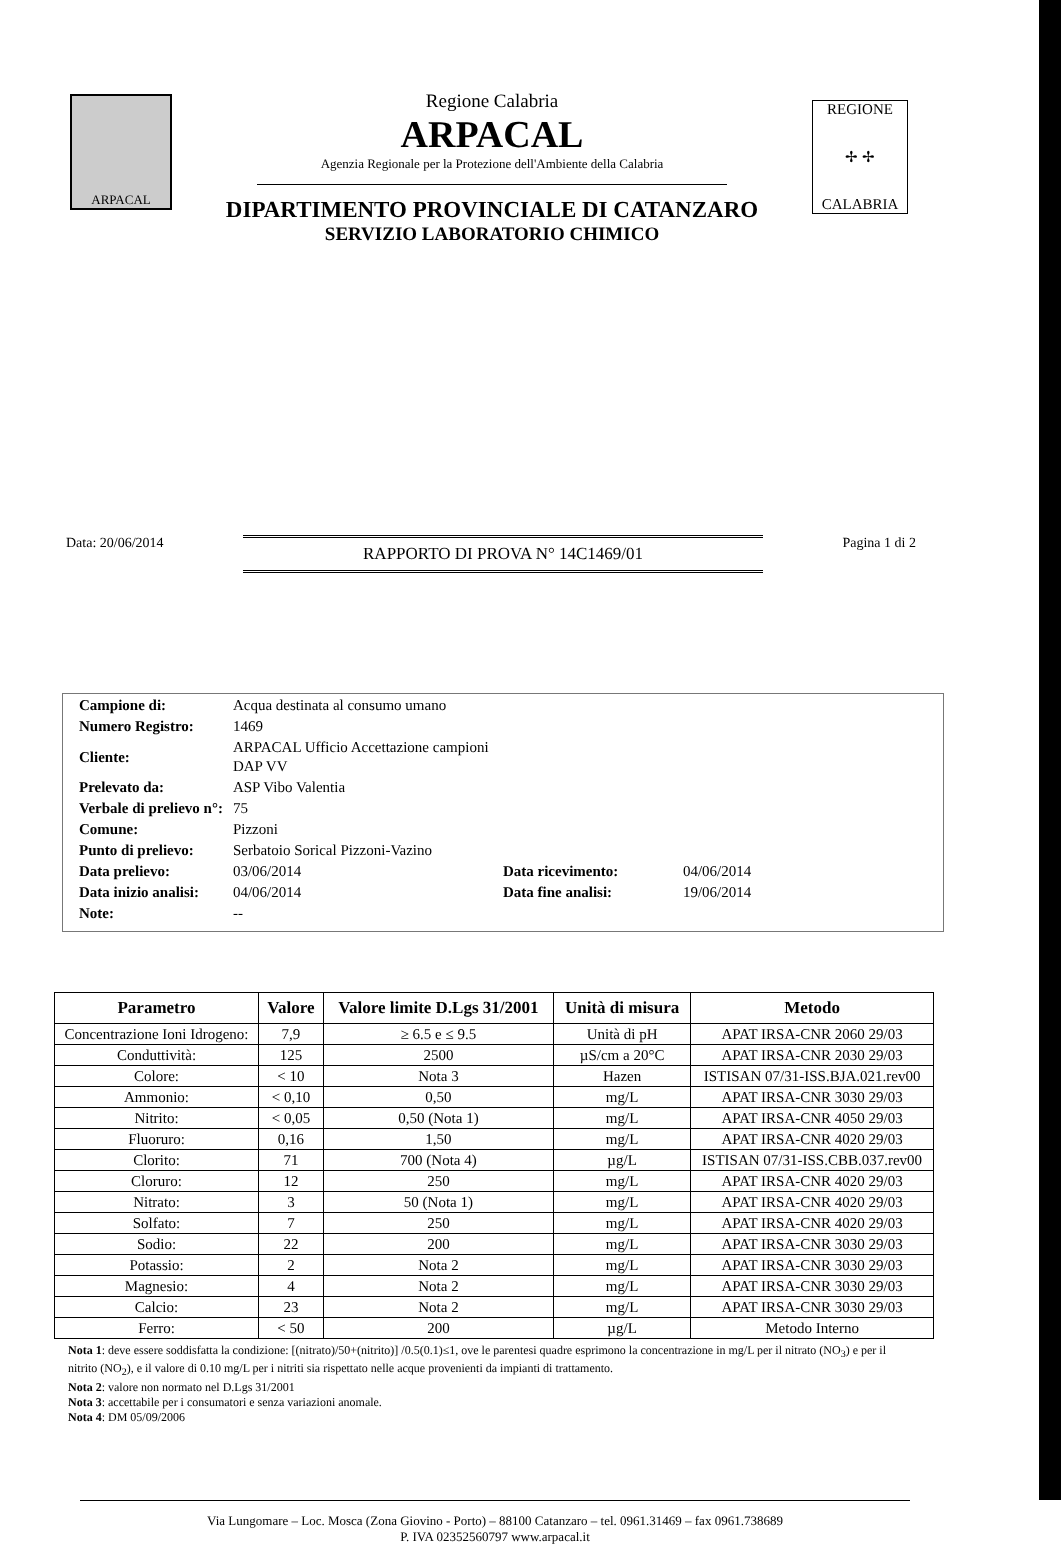ARPACAL
Regione Calabria
ARPACAL
Agenzia Regionale per la Protezione dell'Ambiente della Calabria
DIPARTIMENTO PROVINCIALE DI CATANZARO
SERVIZIO LABORATORIO CHIMICO
REGIONE
✢ ✢
CALABRIA
Data: 20/06/2014
RAPPORTO DI PROVA N° 14C1469/01
Pagina 1 di 2
| Campione di: | Acqua destinata al consumo umano | | |
| Numero Registro: | 1469 | | |
| Cliente: | ARPACAL Ufficio Accettazione campioni DAP VV | | |
| Prelevato da: | ASP Vibo Valentia | | |
| Verbale di prelievo n°: | 75 | | |
| Comune: | Pizzoni | | |
| Punto di prelievo: | Serbatoio Sorical Pizzoni-Vazino | | |
| Data prelievo: | 03/06/2014 | Data ricevimento: | 04/06/2014 |
| Data inizio analisi: | 04/06/2014 | Data fine analisi: | 19/06/2014 |
| Note: | -- | | |
| Parametro | Valore | Valore limite D.Lgs 31/2001 | Unità di misura | Metodo |
| --- | --- | --- | --- | --- |
| Concentrazione Ioni Idrogeno: | 7,9 | ≥ 6.5 e ≤ 9.5 | Unità di pH | APAT IRSA-CNR 2060 29/03 |
| Conduttività: | 125 | 2500 | µS/cm a 20°C | APAT IRSA-CNR 2030 29/03 |
| Colore: | < 10 | Nota 3 | Hazen | ISTISAN 07/31-ISS.BJA.021.rev00 |
| Ammonio: | < 0,10 | 0,50 | mg/L | APAT IRSA-CNR 3030 29/03 |
| Nitrito: | < 0,05 | 0,50 (Nota 1) | mg/L | APAT IRSA-CNR 4050 29/03 |
| Fluoruro: | 0,16 | 1,50 | mg/L | APAT IRSA-CNR 4020 29/03 |
| Clorito: | 71 | 700 (Nota 4) | µg/L | ISTISAN 07/31-ISS.CBB.037.rev00 |
| Cloruro: | 12 | 250 | mg/L | APAT IRSA-CNR 4020 29/03 |
| Nitrato: | 3 | 50 (Nota 1) | mg/L | APAT IRSA-CNR 4020 29/03 |
| Solfato: | 7 | 250 | mg/L | APAT IRSA-CNR 4020 29/03 |
| Sodio: | 22 | 200 | mg/L | APAT IRSA-CNR 3030 29/03 |
| Potassio: | 2 | Nota 2 | mg/L | APAT IRSA-CNR 3030 29/03 |
| Magnesio: | 4 | Nota 2 | mg/L | APAT IRSA-CNR 3030 29/03 |
| Calcio: | 23 | Nota 2 | mg/L | APAT IRSA-CNR 3030 29/03 |
| Ferro: | < 50 | 200 | µg/L | Metodo Interno |
Nota 1: deve essere soddisfatta la condizione: [(nitrato)/50+(nitrito)] /0.5(0.1)≤1, ove le parentesi quadre esprimono la concentrazione in mg/L per il nitrato (NO<sub>3</sub>) e per il nitrito (NO<sub>2</sub>), e il valore di 0.10 mg/L per i nitriti sia rispettato nelle acque provenienti da impianti di trattamento.
Nota 2: valore non normato nel D.Lgs 31/2001
Nota 3: accettabile per i consumatori e senza variazioni anomale.
Nota 4: DM 05/09/2006
Via Lungomare – Loc. Mosca (Zona Giovino - Porto) – 88100 Catanzaro – tel. 0961.31469 – fax 0961.738689
P. IVA 02352560797 www.arpacal.it